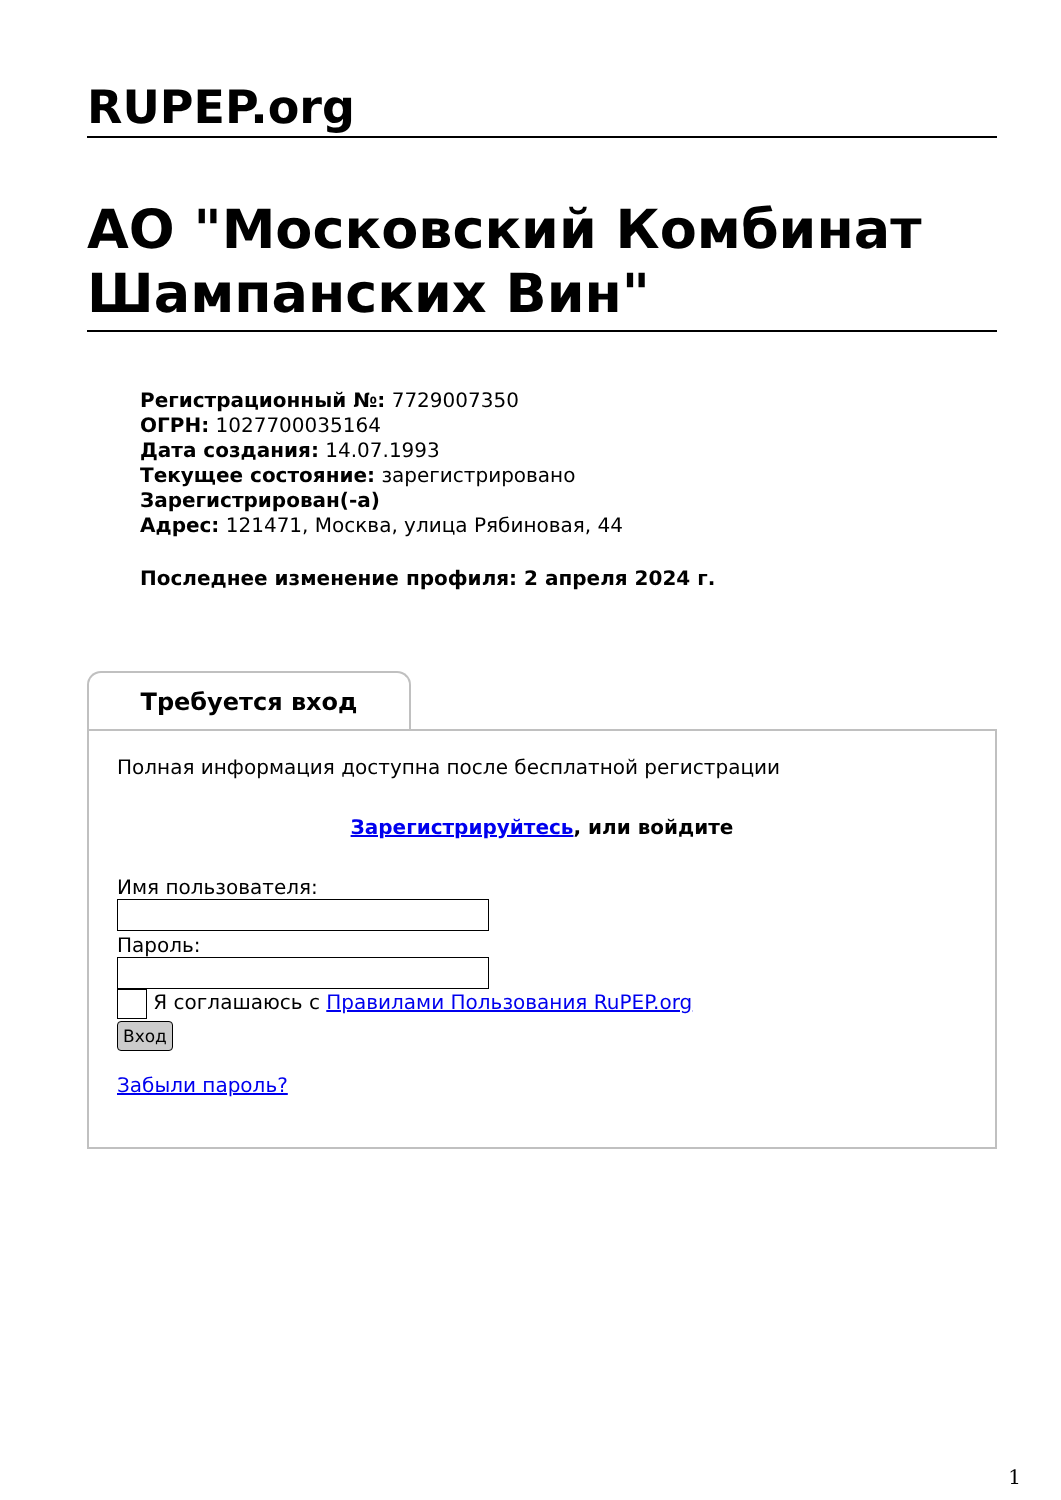RUPEP.org
АО "Московский Комбинат Шампанских Вин"
Регистрационный №: 7729007350
ОГРН: 1027700035164
Дата создания: 14.07.1993
Текущее состояние: зарегистрировано
Зарегистрирован(-а)
Адрес: 121471, Москва, улица Рябиновая, 44
Последнее изменение профиля: 2 апреля 2024 г.
Требуется вход
Полная информация доступна после бесплатной регистрации
Зарегистрируйтесь, или войдите
Имя пользователя:
Пароль:
Я соглашаюсь с Правилами Пользования RuPEP.org
Вход
Забыли пароль?
1